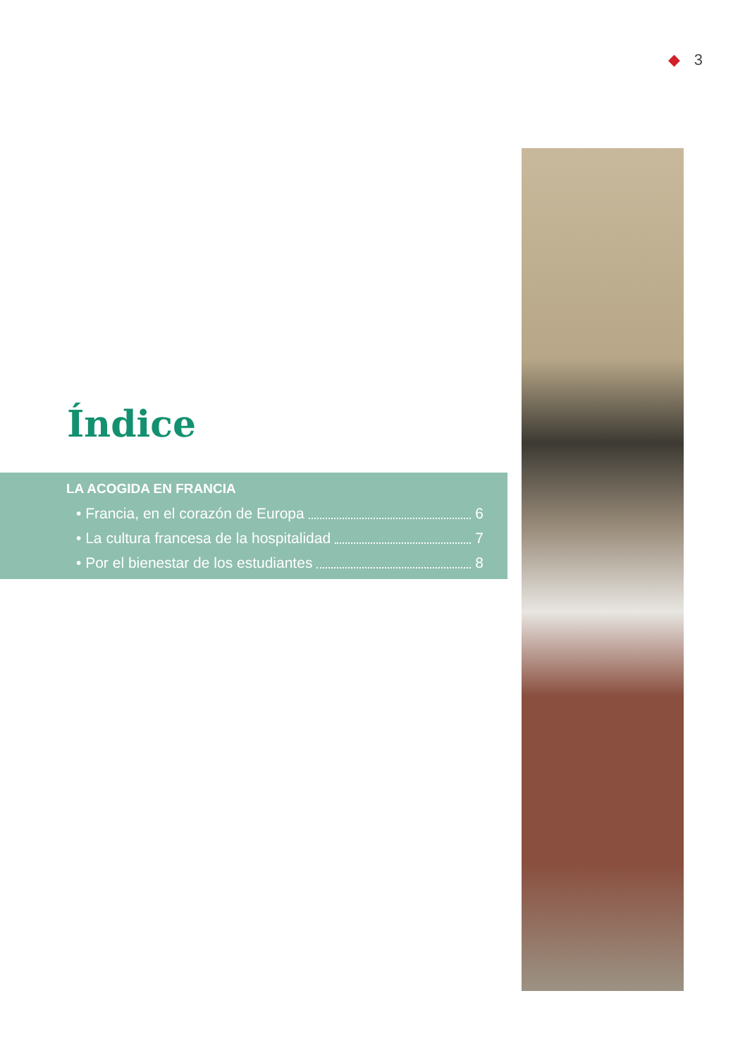◆ 3
Índice
LA ACOGIDA EN FRANCIA
• Francia, en el corazón de Europa 6
• La cultura francesa de la hospitalidad 7
• Por el bienestar de los estudiantes 8